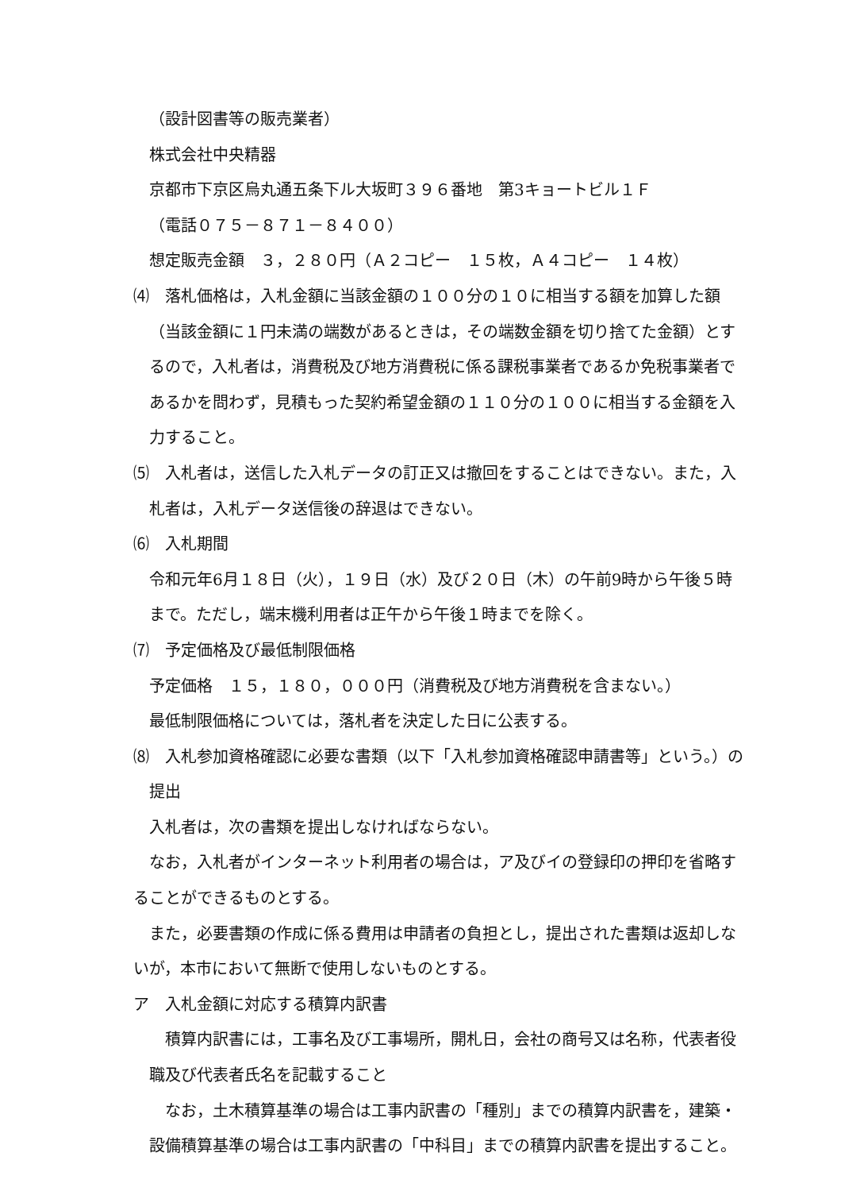（設計図書等の販売業者）
株式会社中央精器
京都市下京区烏丸通五条下ル大坂町３９６番地　第3キョートビル１Ｆ
（電話０７５－８７１－８４００）
想定販売金額　３，２８０円（Ａ２コピー　１５枚，Ａ４コピー　１４枚）
⑷　落札価格は，入札金額に当該金額の１００分の１０に相当する額を加算した額（当該金額に１円未満の端数があるときは，その端数金額を切り捨てた金額）とするので，入札者は，消費税及び地方消費税に係る課税事業者であるか免税事業者であるかを問わず，見積もった契約希望金額の１１０分の１００に相当する金額を入力すること。
⑸　入札者は，送信した入札データの訂正又は撤回をすることはできない。また，入札者は，入札データ送信後の辞退はできない。
⑹　入札期間
令和元年6月１８日（火），１９日（水）及び２０日（木）の午前9時から午後５時まで。ただし，端末機利用者は正午から午後１時までを除く。
⑺　予定価格及び最低制限価格
予定価格　１５，１８０，０００円（消費税及び地方消費税を含まない。）
最低制限価格については，落札者を決定した日に公表する。
⑻　入札参加資格確認に必要な書類（以下「入札参加資格確認申請書等」という。）の提出
入札者は，次の書類を提出しなければならない。
なお，入札者がインターネット利用者の場合は，ア及びイの登録印の押印を省略することができるものとする。
また，必要書類の作成に係る費用は申請者の負担とし，提出された書類は返却しないが，本市において無断で使用しないものとする。
ア　入札金額に対応する積算内訳書
積算内訳書には，工事名及び工事場所，開札日，会社の商号又は名称，代表者役職及び代表者氏名を記載すること
なお，土木積算基準の場合は工事内訳書の「種別」までの積算内訳書を，建築・設備積算基準の場合は工事内訳書の「中科目」までの積算内訳書を提出すること。